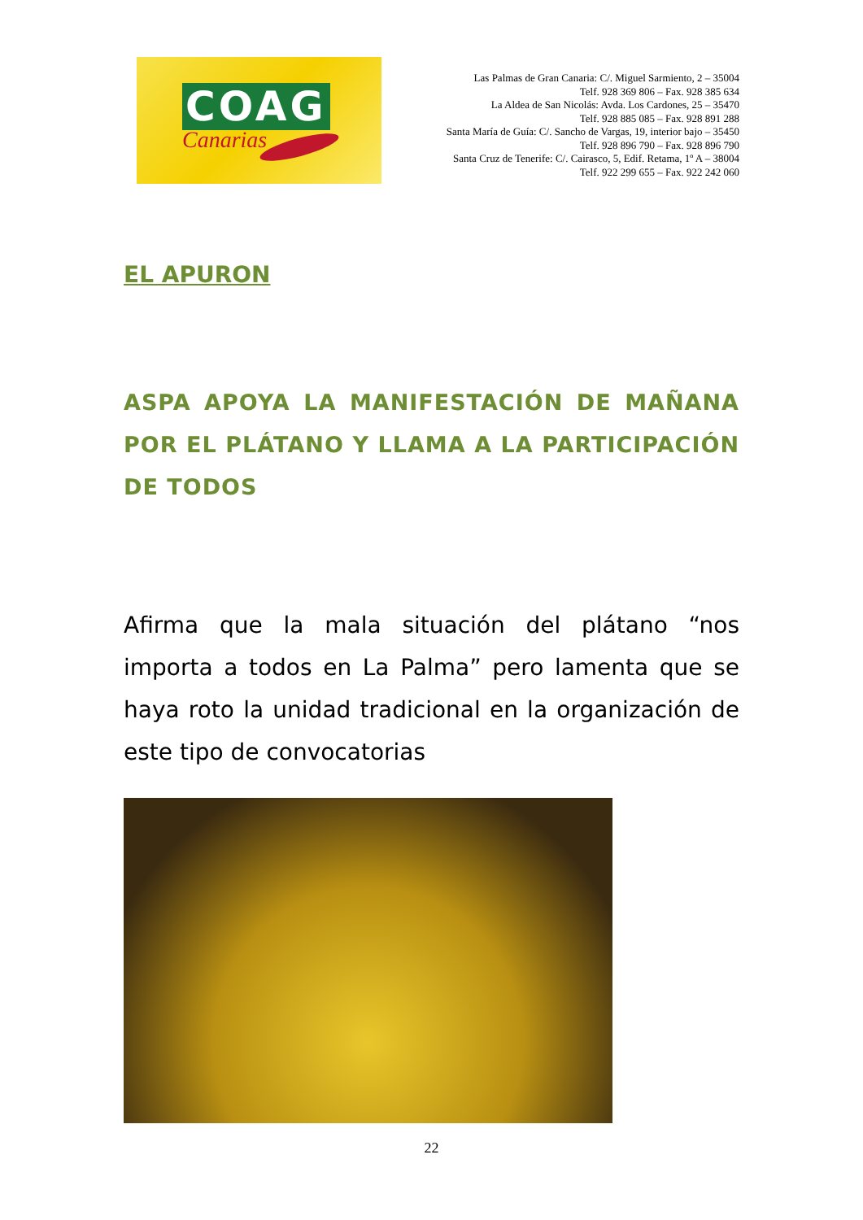COAG
Canarias
Las Palmas de Gran Canaria: C/. Miguel Sarmiento, 2 – 35004
Telf. 928 369 806 – Fax. 928 385 634
La Aldea de San Nicolás: Avda. Los Cardones, 25 – 35470
Telf. 928 885 085 – Fax. 928 891 288
Santa María de Guía: C/. Sancho de Vargas, 19, interior bajo – 35450
Telf. 928 896 790 – Fax. 928 896 790
Santa Cruz de Tenerife: C/. Cairasco, 5, Edif. Retama, 1º A – 38004
Telf. 922 299 655 – Fax. 922 242 060
EL APURON
ASPA APOYA LA MANIFESTACIÓN DE MAÑANA POR EL PLÁTANO Y LLAMA A LA PARTICIPACIÓN DE TODOS
Afirma que la mala situación del plátano “nos importa a todos en La Palma” pero lamenta que se haya roto la unidad tradicional en la organización de este tipo de convocatorias
22